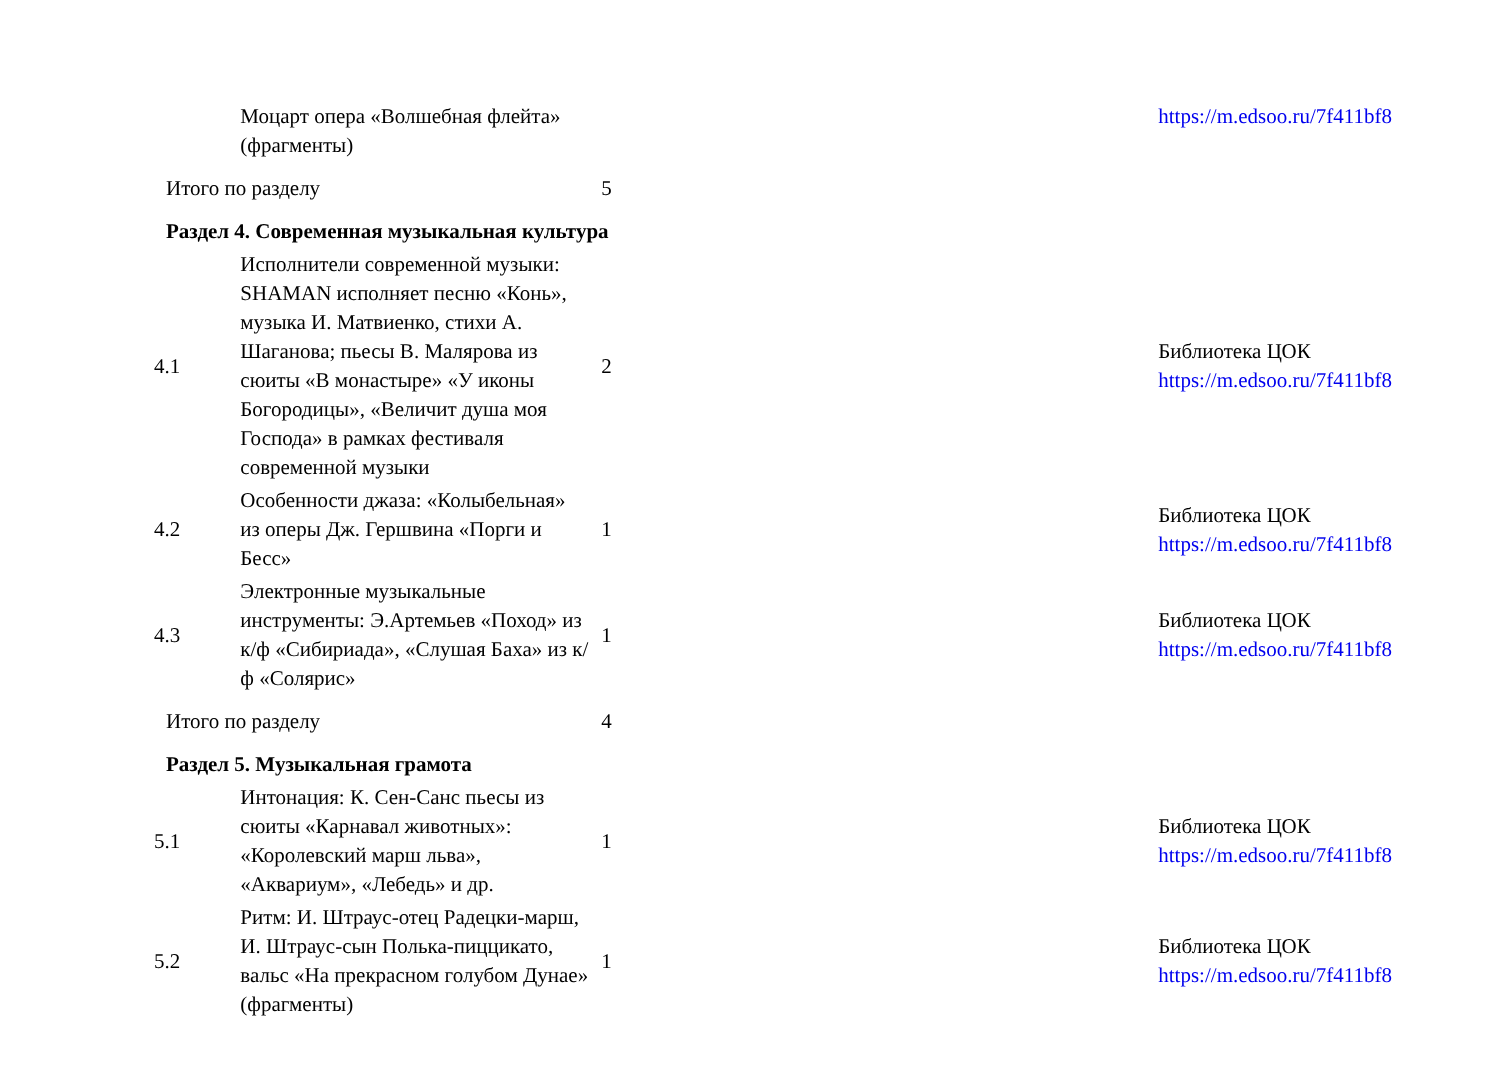| | Моцарт опера «Волшебная флейта» (фрагменты) | | | https://m.edsoo.ru/7f411bf8 |
| Итого по разделу | | 5 | | |
| Раздел 4. Современная музыкальная культура | | | | |
| 4.1 | Исполнители современной музыки: SHAMAN исполняет песню «Конь», музыка И. Матвиенко, стихи А. Шаганова; пьесы В. Малярова из сюиты «В монастыре» «У иконы Богородицы», «Величит душа моя Господа» в рамках фестиваля современной музыки | 2 | | Библиотека ЦОК https://m.edsoo.ru/7f411bf8 |
| 4.2 | Особенности джаза: «Колыбельная» из оперы Дж. Гершвина «Порги и Бесс» | 1 | | Библиотека ЦОК https://m.edsoo.ru/7f411bf8 |
| 4.3 | Электронные музыкальные инструменты: Э.Артемьев «Поход» из к/ф «Сибириада», «Слушая Баха» из к/ф «Солярис» | 1 | | Библиотека ЦОК https://m.edsoo.ru/7f411bf8 |
| Итого по разделу | | 4 | | |
| Раздел 5. Музыкальная грамота | | | | |
| 5.1 | Интонация: К. Сен-Санс пьесы из сюиты «Карнавал животных»: «Королевский марш льва», «Аквариум», «Лебедь» и др. | 1 | | Библиотека ЦОК https://m.edsoo.ru/7f411bf8 |
| 5.2 | Ритм: И. Штраус-отец Радецки-марш, И. Штраус-сын Полька-пиццикато, вальс «На прекрасном голубом Дунае» (фрагменты) | 1 | | Библиотека ЦОК https://m.edsoo.ru/7f411bf8 |